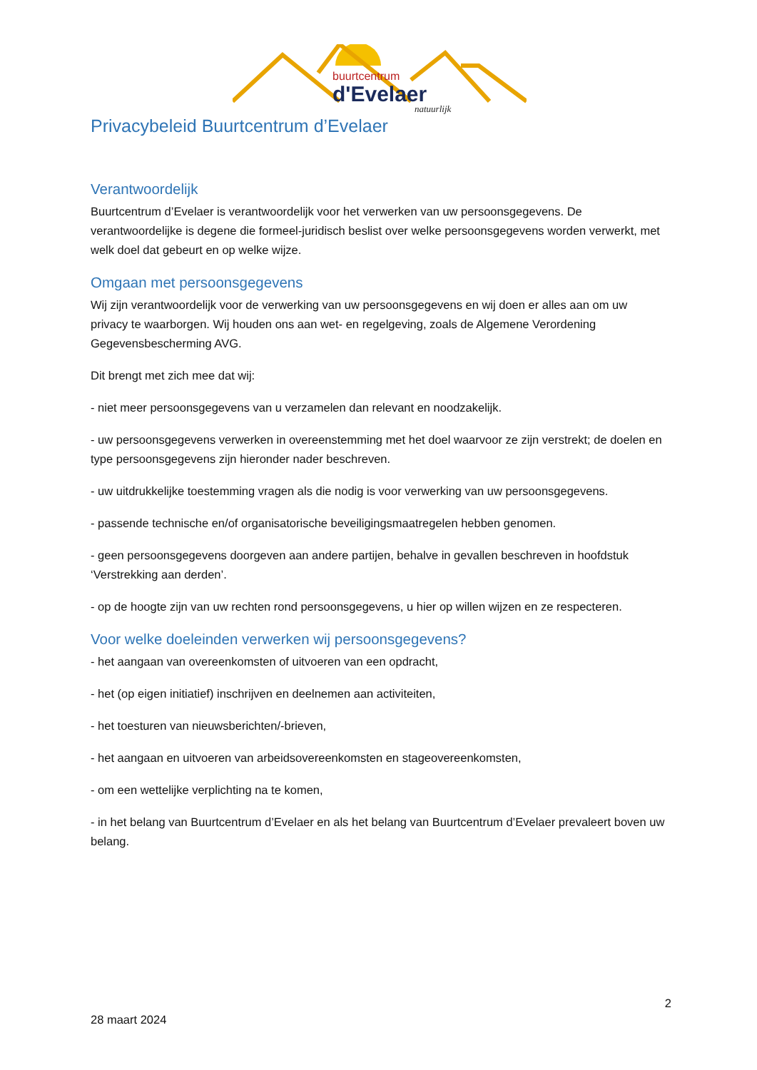buurtcentrum
d'Evelaer
natuurlijk
Privacybeleid Buurtcentrum d’Evelaer
Verantwoordelijk
Buurtcentrum d’Evelaer is verantwoordelijk voor het verwerken van uw persoonsgegevens. De verantwoordelijke is degene die formeel-juridisch beslist over welke persoonsgegevens worden verwerkt, met welk doel dat gebeurt en op welke wijze.
Omgaan met persoonsgegevens
Wij zijn verantwoordelijk voor de verwerking van uw persoonsgegevens en wij doen er alles aan om uw privacy te waarborgen. Wij houden ons aan wet- en regelgeving, zoals de Algemene Verordening Gegevensbescherming AVG.
Dit brengt met zich mee dat wij:
- niet meer persoonsgegevens van u verzamelen dan relevant en noodzakelijk.
- uw persoonsgegevens verwerken in overeenstemming met het doel waarvoor ze zijn verstrekt; de doelen en type persoonsgegevens zijn hieronder nader beschreven.
- uw uitdrukkelijke toestemming vragen als die nodig is voor verwerking van uw persoonsgegevens.
- passende technische en/of organisatorische beveiligingsmaatregelen hebben genomen.
- geen persoonsgegevens doorgeven aan andere partijen, behalve in gevallen beschreven in hoofdstuk ‘Verstrekking aan derden’.
- op de hoogte zijn van uw rechten rond persoonsgegevens, u hier op willen wijzen en ze respecteren.
Voor welke doeleinden verwerken wij persoonsgegevens?
- het aangaan van overeenkomsten of uitvoeren van een opdracht,
- het (op eigen initiatief) inschrijven en deelnemen aan activiteiten,
- het toesturen van nieuwsberichten/-brieven,
- het aangaan en uitvoeren van arbeidsovereenkomsten en stageovereenkomsten,
- om een wettelijke verplichting na te komen,
- in het belang van Buurtcentrum d’Evelaer en als het belang van Buurtcentrum d’Evelaer prevaleert boven uw belang.
2
28 maart 2024